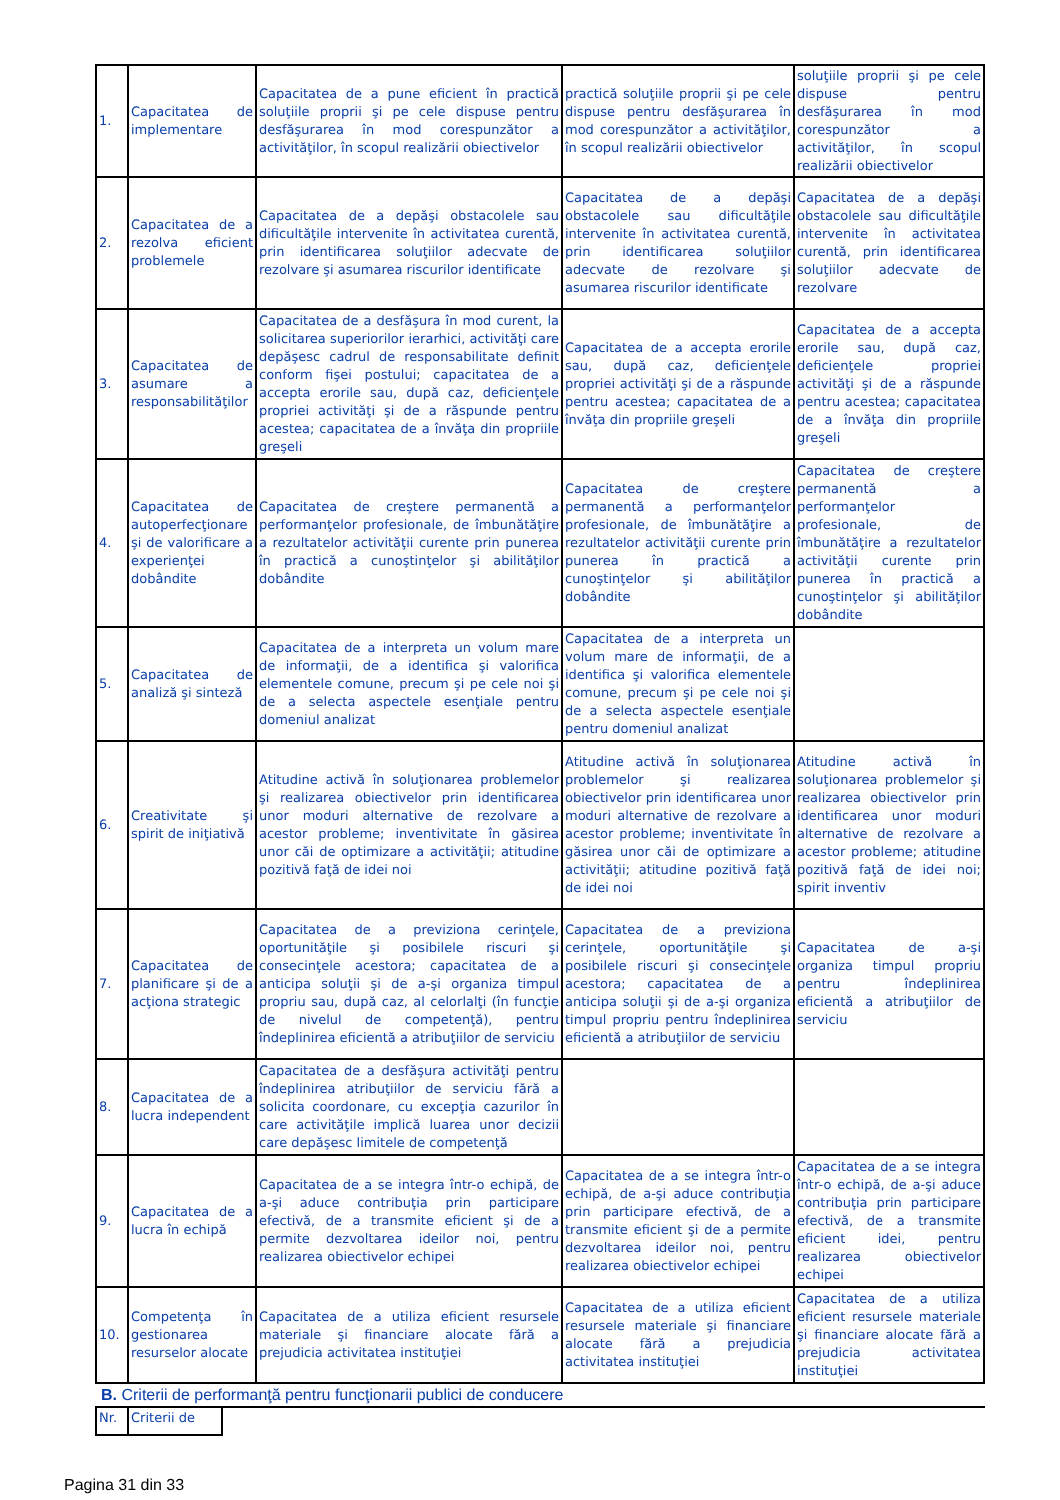| 1. | Capacitatea de implementare | Capacitatea de a pune eficient în practică soluţiile proprii şi pe cele dispuse pentru desfăşurarea în mod corespunzător a activităţilor, în scopul realizării obiectivelor | practică soluţiile proprii şi pe cele dispuse pentru desfăşurarea în mod corespunzător a activităţilor, în scopul realizării obiectivelor | soluţiile proprii şi pe cele dispuse pentru desfăşurarea în mod corespunzător a activităţilor, în scopul realizării obiectivelor |
| 2. | Capacitatea de a rezolva eficient problemele | Capacitatea de a depăşi obstacolele sau dificultăţile intervenite în activitatea curentă, prin identificarea soluţiilor adecvate de rezolvare şi asumarea riscurilor identificate | Capacitatea de a depăşi obstacolele sau dificultăţile intervenite în activitatea curentă, prin identificarea soluţiilor adecvate de rezolvare şi asumarea riscurilor identificate | Capacitatea de a depăşi obstacolele sau dificultăţile intervenite în activitatea curentă, prin identificarea soluţiilor adecvate de rezolvare |
| 3. | Capacitatea de asumare a responsabilităţilor | Capacitatea de a desfăşura în mod curent, la solicitarea superiorilor ierarhici, activităţi care depăşesc cadrul de responsabilitate definit conform fişei postului; capacitatea de a accepta erorile sau, după caz, deficienţele propriei activităţi şi de a răspunde pentru acestea; capacitatea de a învăţa din propriile greşeli | Capacitatea de a accepta erorile sau, după caz, deficienţele propriei activităţi şi de a răspunde pentru acestea; capacitatea de a învăţa din propriile greşeli | Capacitatea de a accepta erorile sau, după caz, deficienţele propriei activităţi şi de a răspunde pentru acestea; capacitatea de a învăţa din propriile greşeli |
| 4. | Capacitatea de autoperfecţionare şi de valorificare a experienţei dobândite | Capacitatea de creştere permanentă a performanţelor profesionale, de îmbunătăţire a rezultatelor activităţii curente prin punerea în practică a cunoştinţelor şi abilităţilor dobândite | Capacitatea de creştere permanentă a performanţelor profesionale, de îmbunătăţire a rezultatelor activităţii curente prin punerea în practică a cunoştinţelor şi abilităţilor dobândite | Capacitatea de creştere permanentă a performanţelor profesionale, de îmbunătăţire a rezultatelor activităţii curente prin punerea în practică a cunoştinţelor şi abilităţilor dobândite |
| 5. | Capacitatea de analiză şi sinteză | Capacitatea de a interpreta un volum mare de informaţii, de a identifica şi valorifica elementele comune, precum şi pe cele noi şi de a selecta aspectele esenţiale pentru domeniul analizat | Capacitatea de a interpreta un volum mare de informaţii, de a identifica şi valorifica elementele comune, precum şi pe cele noi şi de a selecta aspectele esenţiale pentru domeniul analizat | |
| 6. | Creativitate şi spirit de iniţiativă | Atitudine activă în soluţionarea problemelor şi realizarea obiectivelor prin identificarea unor moduri alternative de rezolvare a acestor probleme; inventivitate în găsirea unor căi de optimizare a activităţii; atitudine pozitivă faţă de idei noi | Atitudine activă în soluţionarea problemelor şi realizarea obiectivelor prin identificarea unor moduri alternative de rezolvare a acestor probleme; inventivitate în găsirea unor căi de optimizare a activităţii; atitudine pozitivă faţă de idei noi | Atitudine activă în soluţionarea problemelor şi realizarea obiectivelor prin identificarea unor moduri alternative de rezolvare a acestor probleme; atitudine pozitivă faţă de idei noi; spirit inventiv |
| 7. | Capacitatea de planificare şi de a acţiona strategic | Capacitatea de a previziona cerinţele, oportunităţile şi posibilele riscuri şi consecinţele acestora; capacitatea de a anticipa soluţii şi de a-şi organiza timpul propriu sau, după caz, al celorlalţi (în funcţie de nivelul de competenţă), pentru îndeplinirea eficientă a atribuţiilor de serviciu | Capacitatea de a previziona cerinţele, oportunităţile şi posibilele riscuri şi consecinţele acestora; capacitatea de a anticipa soluţii şi de a-şi organiza timpul propriu pentru îndeplinirea eficientă a atribuţiilor de serviciu | Capacitatea de a-şi organiza timpul propriu pentru îndeplinirea eficientă a atribuţiilor de serviciu |
| 8. | Capacitatea de a lucra independent | Capacitatea de a desfăşura activităţi pentru îndeplinirea atribuţiilor de serviciu fără a solicita coordonare, cu excepţia cazurilor în care activităţile implică luarea unor decizii care depăşesc limitele de competenţă | | |
| 9. | Capacitatea de a lucra în echipă | Capacitatea de a se integra într-o echipă, de a-şi aduce contribuţia prin participare efectivă, de a transmite eficient şi de a permite dezvoltarea ideilor noi, pentru realizarea obiectivelor echipei | Capacitatea de a se integra într-o echipă, de a-şi aduce contribuţia prin participare efectivă, de a transmite eficient şi de a permite dezvoltarea ideilor noi, pentru realizarea obiectivelor echipei | Capacitatea de a se integra într-o echipă, de a-şi aduce contribuţia prin participare efectivă, de a transmite eficient idei, pentru realizarea obiectivelor echipei |
| 10. | Competenţa în gestionarea resurselor alocate | Capacitatea de a utiliza eficient resursele materiale şi financiare alocate fără a prejudicia activitatea instituţiei | Capacitatea de a utiliza eficient resursele materiale şi financiare alocate fără a prejudicia activitatea instituţiei | Capacitatea de a utiliza eficient resursele materiale şi financiare alocate fără a prejudicia activitatea instituţiei |
B. Criterii de performanţă pentru funcţionarii publici de conducere
| Nr. | Criterii de | |
Pagina 31 din 33